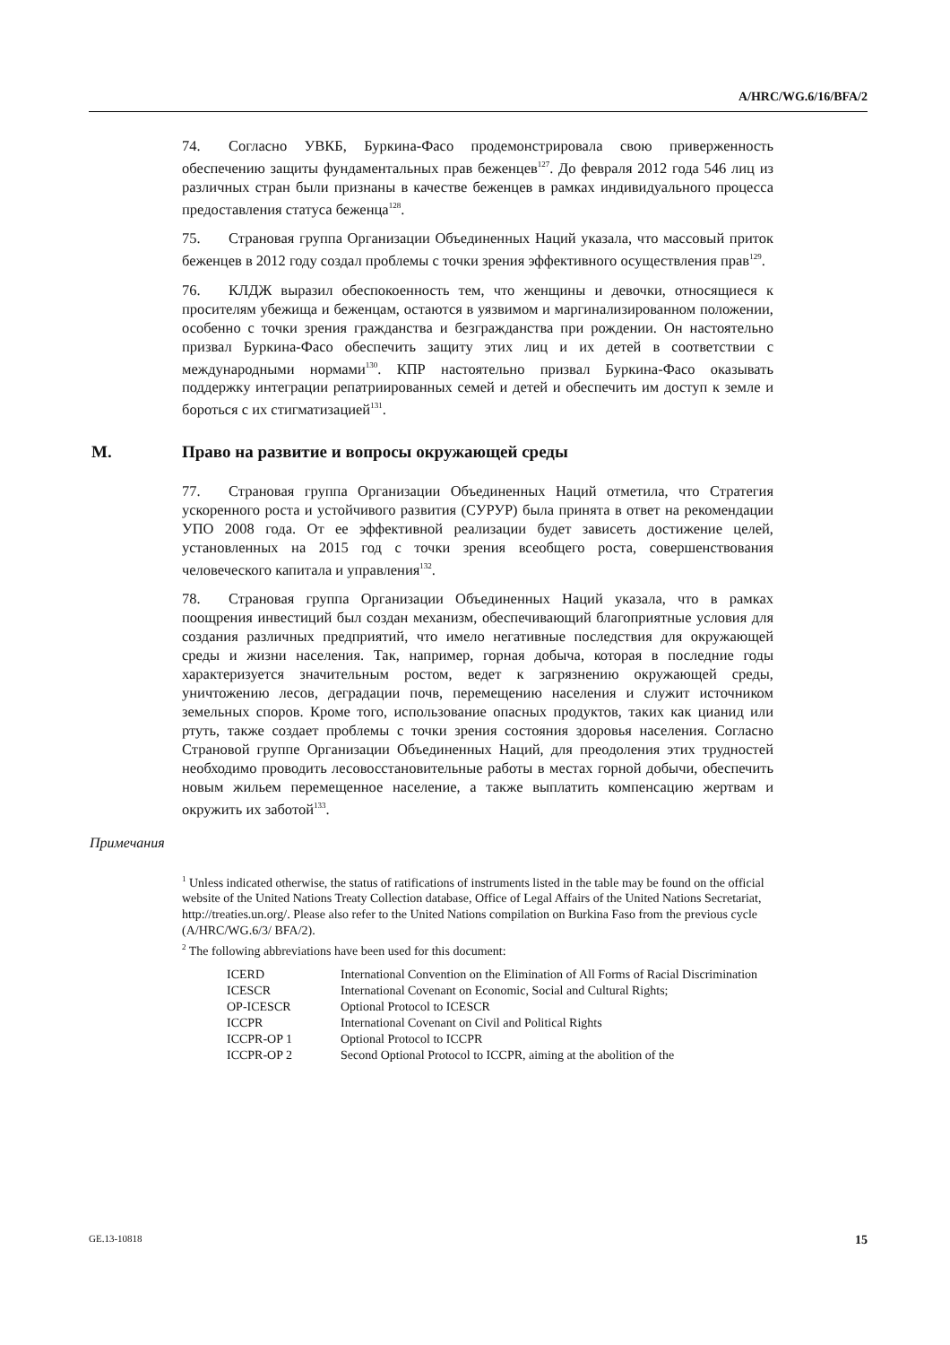A/HRC/WG.6/16/BFA/2
74. Согласно УВКБ, Буркина-Фасо продемонстрировала свою приверженность обеспечению защиты фундаментальных прав беженцев<sup>127</sup>. До февраля 2012 года 546 лиц из различных стран были признаны в качестве беженцев в рамках индивидуального процесса предоставления статуса беженца<sup>128</sup>.
75. Страновая группа Организации Объединенных Наций указала, что массовый приток беженцев в 2012 году создал проблемы с точки зрения эффективного осуществления прав<sup>129</sup>.
76. КЛДЖ выразил обеспокоенность тем, что женщины и девочки, относящиеся к просителям убежища и беженцам, остаются в уязвимом и маргинализированном положении, особенно с точки зрения гражданства и безгражданства при рождении. Он настоятельно призвал Буркина-Фасо обеспечить защиту этих лиц и их детей в соответствии с международными нормами<sup>130</sup>. КПР настоятельно призвал Буркина-Фасо оказывать поддержку интеграции репатриированных семей и детей и обеспечить им доступ к земле и бороться с их стигматизацией<sup>131</sup>.
M. Право на развитие и вопросы окружающей среды
77. Страновая группа Организации Объединенных Наций отметила, что Стратегия ускоренного роста и устойчивого развития (СУРУР) была принята в ответ на рекомендации УПО 2008 года. От ее эффективной реализации будет зависеть достижение целей, установленных на 2015 год с точки зрения всеобщего роста, совершенствования человеческого капитала и управления<sup>132</sup>.
78. Страновая группа Организации Объединенных Наций указала, что в рамках поощрения инвестиций был создан механизм, обеспечивающий благоприятные условия для создания различных предприятий, что имело негативные последствия для окружающей среды и жизни населения. Так, например, горная добыча, которая в последние годы характеризуется значительным ростом, ведет к загрязнению окружающей среды, уничтожению лесов, деградации почв, перемещению населения и служит источником земельных споров. Кроме того, использование опасных продуктов, таких как цианид или ртуть, также создает проблемы с точки зрения состояния здоровья населения. Согласно Страновой группе Организации Объединенных Наций, для преодоления этих трудностей необходимо проводить лесовосстановительные работы в местах горной добычи, обеспечить новым жильем перемещенное население, а также выплатить компенсацию жертвам и окружить их заботой<sup>133</sup>.
Примечания
<sup>1</sup> Unless indicated otherwise, the status of ratifications of instruments listed in the table may be found on the official website of the United Nations Treaty Collection database, Office of Legal Affairs of the United Nations Secretariat, http://treaties.un.org/. Please also refer to the United Nations compilation on Burkina Faso from the previous cycle (A/HRC/WG.6/3/ BFA/2).
<sup>2</sup> The following abbreviations have been used for this document:
| ICERD | International Convention on the Elimination of All Forms of Racial Discrimination |
| ICESCR | International Covenant on Economic, Social and Cultural Rights; |
| OP-ICESCR | Optional Protocol to ICESCR |
| ICCPR | International Covenant on Civil and Political Rights |
| ICCPR-OP 1 | Optional Protocol to ICCPR |
| ICCPR-OP 2 | Second Optional Protocol to ICCPR, aiming at the abolition of the |
GE.13-10818 15